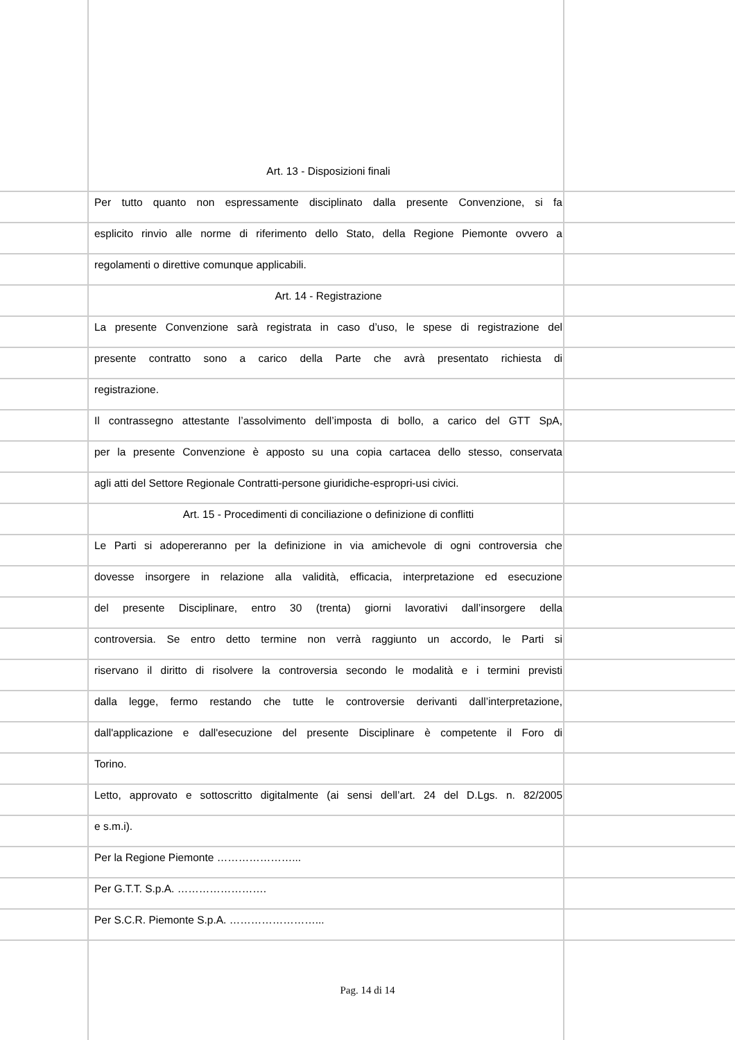Art. 13 - Disposizioni finali
Per tutto quanto non espressamente disciplinato dalla presente Convenzione, si fa
esplicito rinvio alle norme di riferimento dello Stato, della Regione Piemonte ovvero a
regolamenti o direttive comunque applicabili.
Art. 14 - Registrazione
La presente Convenzione sarà registrata in caso d’uso, le spese di registrazione del
presente contratto sono a carico della Parte che avrà presentato richiesta di
registrazione.
Il contrassegno attestante l’assolvimento dell’imposta di bollo, a carico del GTT SpA,
per la presente Convenzione è apposto su una copia cartacea dello stesso, conservata
agli atti del Settore Regionale Contratti-persone giuridiche-espropri-usi civici.
Art. 15 - Procedimenti di conciliazione o definizione di conflitti
Le Parti si adopereranno per la definizione in via amichevole di ogni controversia che
dovesse insorgere in relazione alla validità, efficacia, interpretazione ed esecuzione
del presente Disciplinare, entro 30 (trenta) giorni lavorativi dall’insorgere della
controversia. Se entro detto termine non verrà raggiunto un accordo, le Parti si
riservano il diritto di risolvere la controversia secondo le modalità e i termini previsti
dalla legge, fermo restando che tutte le controversie derivanti dall’interpretazione,
dall'applicazione e dall'esecuzione del presente Disciplinare è competente il Foro di
Torino.
Letto, approvato e sottoscritto digitalmente (ai sensi dell’art. 24 del D.Lgs. n. 82/2005
e s.m.i).
Per la Regione Piemonte …………………...
Per G.T.T. S.p.A. …………………….
Per S.C.R. Piemonte S.p.A. ……………………...
Pag. 14 di 14